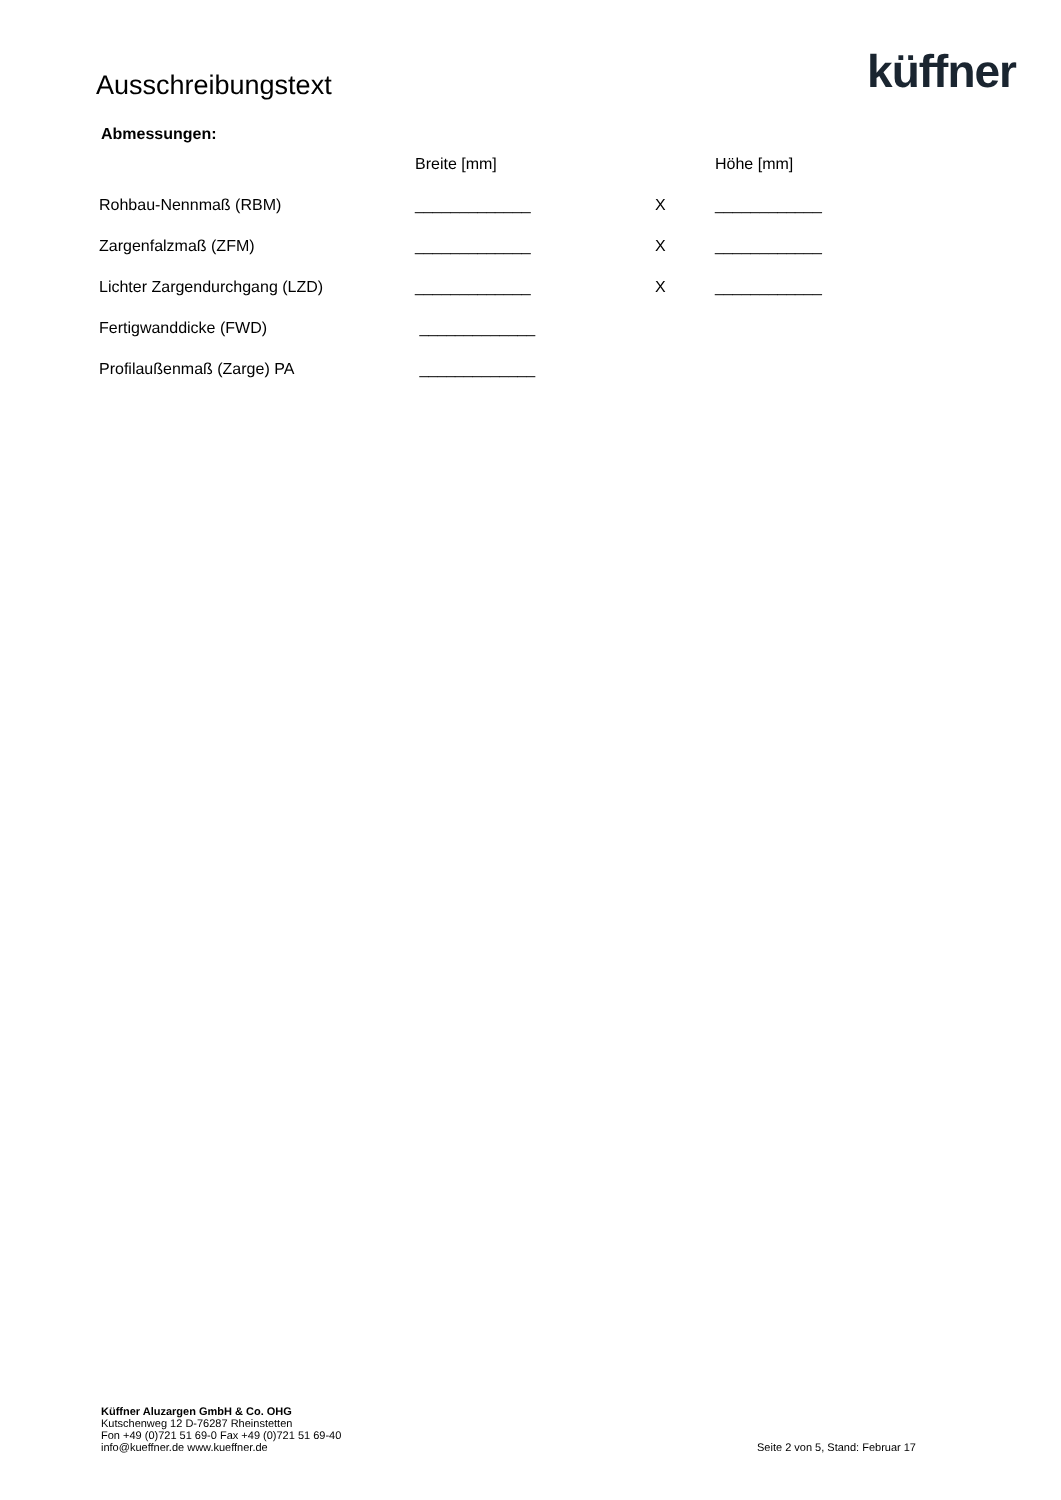Ausschreibungstext
küffner
Abmessungen:
| | Breite [mm] | | Höhe [mm] |
| Rohbau-Nennmaß (RBM) | _____________ | X | ____________ |
| Zargenfalzmaß (ZFM) | _____________ | X | ____________ |
| Lichter Zargendurchgang (LZD) | _____________ | X | ____________ |
| Fertigwanddicke (FWD) | _____________ | | |
| Profilaußenmaß (Zarge) PA | _____________ | | |
Küffner Aluzargen GmbH & Co. OHG
Kutschenweg 12 D-76287 Rheinstetten
Fon +49 (0)721 51 69-0 Fax +49 (0)721 51 69-40
info@kueffner.de www.kueffner.de
Seite 2 von 5, Stand: Februar 17